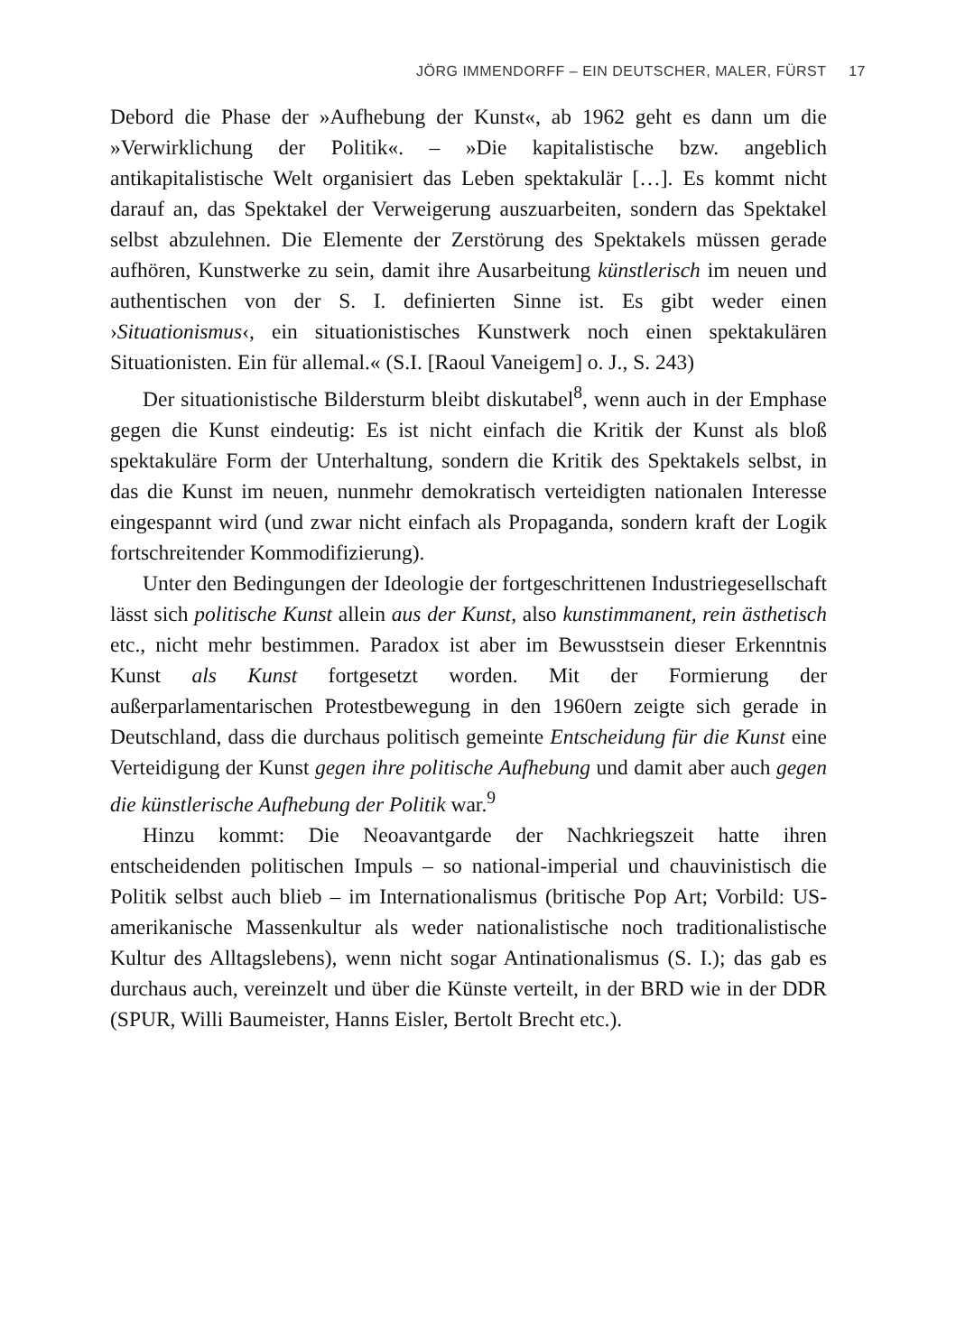JÖRG IMMENDORFF – EIN DEUTSCHER, MALER, FÜRST 17
Debord die Phase der »Aufhebung der Kunst«, ab 1962 geht es dann um die »Verwirklichung der Politik«. – »Die kapitalistische bzw. angeblich antikapitalistische Welt organisiert das Leben spektakulär […]. Es kommt nicht darauf an, das Spektakel der Verweigerung auszuarbeiten, sondern das Spektakel selbst abzulehnen. Die Elemente der Zerstörung des Spektakels müssen gerade aufhören, Kunstwerke zu sein, damit ihre Ausarbeitung künstlerisch im neuen und authentischen von der S. I. definierten Sinne ist. Es gibt weder einen ›Situationismus‹, ein situationistisches Kunstwerk noch einen spektakulären Situationisten. Ein für allemal.« (S.I. [Raoul Vaneigem] o. J., S. 243)
Der situationistische Bildersturm bleibt diskutabel<sup>8</sup>, wenn auch in der Emphase gegen die Kunst eindeutig: Es ist nicht einfach die Kritik der Kunst als bloß spektakuläre Form der Unterhaltung, sondern die Kritik des Spektakels selbst, in das die Kunst im neuen, nunmehr demokratisch verteidigten nationalen Interesse eingespannt wird (und zwar nicht einfach als Propaganda, sondern kraft der Logik fortschreitender Kommodifizierung).
Unter den Bedingungen der Ideologie der fortgeschrittenen Industriegesellschaft lässt sich politische Kunst allein aus der Kunst, also kunstimmanent, rein ästhetisch etc., nicht mehr bestimmen. Paradox ist aber im Bewusstsein dieser Erkenntnis Kunst als Kunst fortgesetzt worden. Mit der Formierung der außerparlamentarischen Protestbewegung in den 1960ern zeigte sich gerade in Deutschland, dass die durchaus politisch gemeinte Entscheidung für die Kunst eine Verteidigung der Kunst gegen ihre politische Aufhebung und damit aber auch gegen die künstlerische Aufhebung der Politik war.<sup>9</sup>
Hinzu kommt: Die Neoavantgarde der Nachkriegszeit hatte ihren entscheidenden politischen Impuls – so national-imperial und chauvinistisch die Politik selbst auch blieb – im Internationalismus (britische Pop Art; Vorbild: US-amerikanische Massenkultur als weder nationalistische noch traditionalistische Kultur des Alltagslebens), wenn nicht sogar Antinationalismus (S. I.); das gab es durchaus auch, vereinzelt und über die Künste verteilt, in der BRD wie in der DDR (SPUR, Willi Baumeister, Hanns Eisler, Bertolt Brecht etc.).